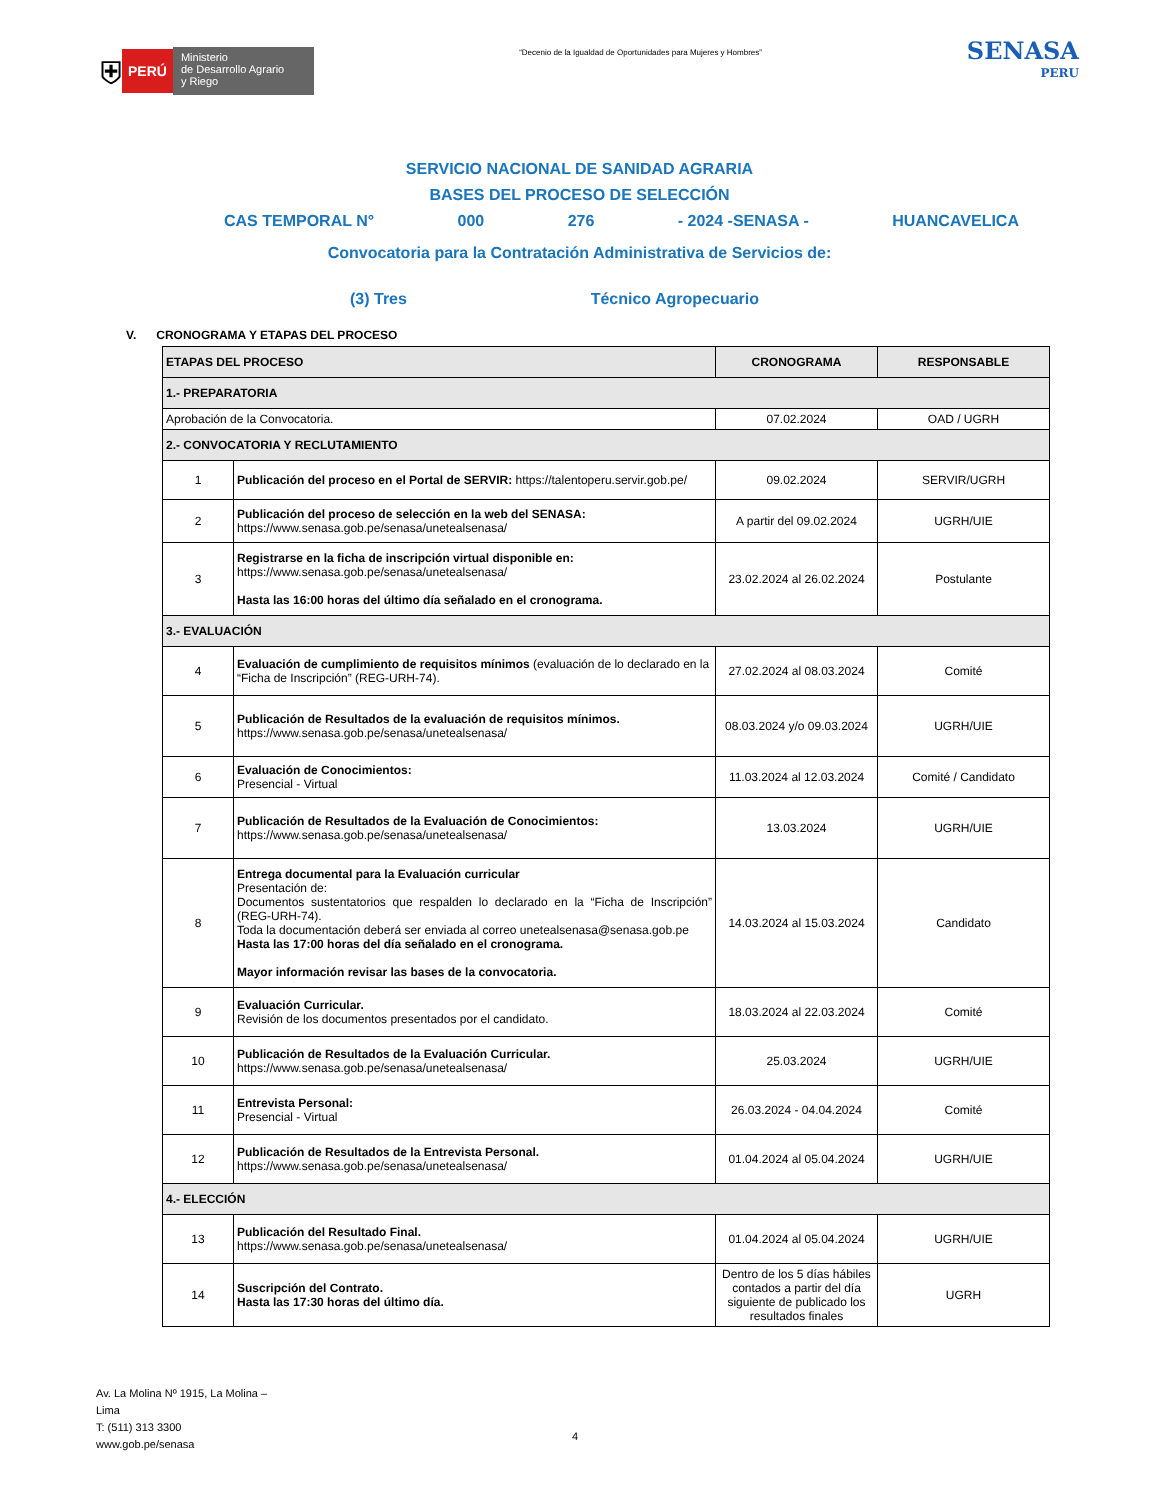⛨ PERÚ Ministerio
de Desarrollo Agrario
y Riego
“Decenio de la Igualdad de Oportunidades para Mujeres y Hombres”
SENASA
PERU
SERVICIO NACIONAL DE SANIDAD AGRARIA
BASES DEL PROCESO DE SELECCIÓN
CAS TEMPORAL N° 000 276 - 2024 -SENASA - HUANCAVELICA
Convocatoria para la Contratación Administrativa de Servicios de:
(3) Tres Técnico Agropecuario
V. CRONOGRAMA Y ETAPAS DEL PROCESO
| ETAPAS DEL PROCESO | | CRONOGRAMA | RESPONSABLE |
| --- | --- | --- | --- |
| 1.- PREPARATORIA | | | |
| Aprobación de la Convocatoria. | | 07.02.2024 | OAD / UGRH |
| 2.- CONVOCATORIA Y RECLUTAMIENTO | | | |
| 1 | Publicación del proceso en el Portal de SERVIR: https://talentoperu.servir.gob.pe/ | 09.02.2024 | SERVIR/UGRH |
| 2 | Publicación del proceso de selección en la web del SENASA: https://www.senasa.gob.pe/senasa/unetealsenasa/ | A partir del 09.02.2024 | UGRH/UIE |
| 3 | Registrarse en la ficha de inscripción virtual disponible en: https://www.senasa.gob.pe/senasa/unetealsenasa/ Hasta las 16:00 horas del último día señalado en el cronograma. | 23.02.2024 al 26.02.2024 | Postulante |
| 3.- EVALUACIÓN | | | |
| 4 | Evaluación de cumplimiento de requisitos mínimos (evaluación de lo declarado en la “Ficha de Inscripción” (REG-URH-74). | 27.02.2024 al 08.03.2024 | Comité |
| 5 | Publicación de Resultados de la evaluación de requisitos mínimos. https://www.senasa.gob.pe/senasa/unetealsenasa/ | 08.03.2024 y/o 09.03.2024 | UGRH/UIE |
| 6 | Evaluación de Conocimientos: Presencial - Virtual | 11.03.2024 al 12.03.2024 | Comité / Candidato |
| 7 | Publicación de Resultados de la Evaluación de Conocimientos: https://www.senasa.gob.pe/senasa/unetealsenasa/ | 13.03.2024 | UGRH/UIE |
| 8 | Entrega documental para la Evaluación curricular Presentación de: Documentos sustentatorios que respalden lo declarado en la “Ficha de Inscripción” (REG-URH-74). Toda la documentación deberá ser enviada al correo unetealsenasa@senasa.gob.pe Hasta las 17:00 horas del día señalado en el cronograma. Mayor información revisar las bases de la convocatoria. | 14.03.2024 al 15.03.2024 | Candidato |
| 9 | Evaluación Curricular. Revisión de los documentos presentados por el candidato. | 18.03.2024 al 22.03.2024 | Comité |
| 10 | Publicación de Resultados de la Evaluación Curricular. https://www.senasa.gob.pe/senasa/unetealsenasa/ | 25.03.2024 | UGRH/UIE |
| 11 | Entrevista Personal: Presencial - Virtual | 26.03.2024 - 04.04.2024 | Comité |
| 12 | Publicación de Resultados de la Entrevista Personal. https://www.senasa.gob.pe/senasa/unetealsenasa/ | 01.04.2024 al 05.04.2024 | UGRH/UIE |
| 4.- ELECCIÓN | | | |
| 13 | Publicación del Resultado Final. https://www.senasa.gob.pe/senasa/unetealsenasa/ | 01.04.2024 al 05.04.2024 | UGRH/UIE |
| 14 | Suscripción del Contrato. Hasta las 17:30 horas del último día. | Dentro de los 5 días hábiles contados a partir del día siguiente de publicado los resultados finales | UGRH |
Av. La Molina Nº 1915, La Molina –
Lima
T: (511) 313 3300
www.gob.pe/senasa
4